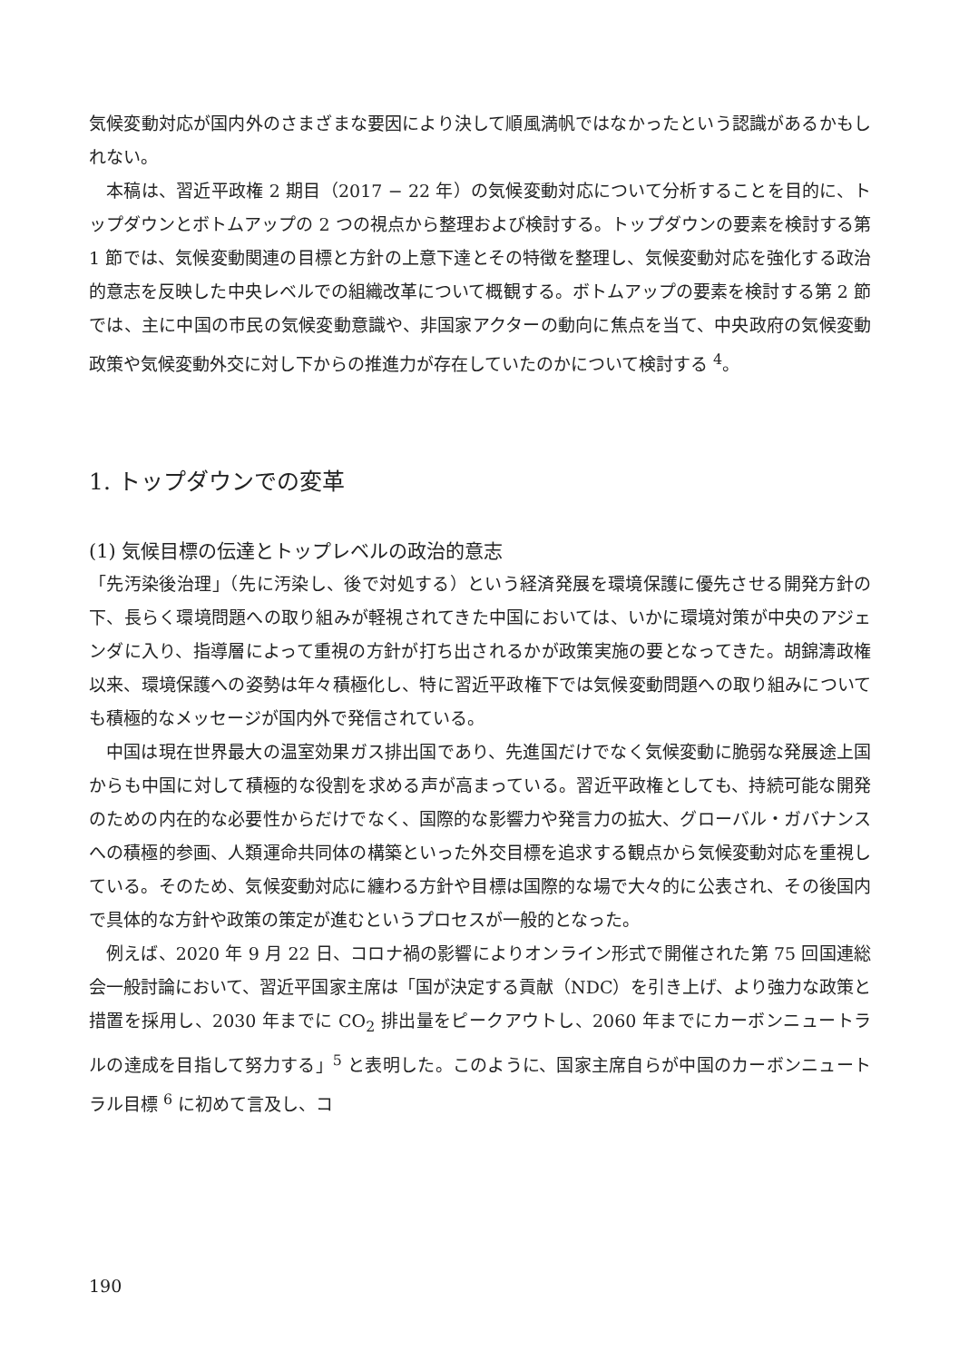気候変動対応が国内外のさまざまな要因により決して順風満帆ではなかったという認識があるかもしれない。
本稿は、習近平政権 2 期目（2017 − 22 年）の気候変動対応について分析することを目的に、トップダウンとボトムアップの 2 つの視点から整理および検討する。トップダウンの要素を検討する第 1 節では、気候変動関連の目標と方針の上意下達とその特徴を整理し、気候変動対応を強化する政治的意志を反映した中央レベルでの組織改革について概観する。ボトムアップの要素を検討する第 2 節では、主に中国の市民の気候変動意識や、非国家アクターの動向に焦点を当て、中央政府の気候変動政策や気候変動外交に対し下からの推進力が存在していたのかについて検討する <sup>4</sup>。
1. トップダウンでの変革
(1) 気候目標の伝達とトップレベルの政治的意志
「先汚染後治理」（先に汚染し、後で対処する）という経済発展を環境保護に優先させる開発方針の下、長らく環境問題への取り組みが軽視されてきた中国においては、いかに環境対策が中央のアジェンダに入り、指導層によって重視の方針が打ち出されるかが政策実施の要となってきた。胡錦濤政権以来、環境保護への姿勢は年々積極化し、特に習近平政権下では気候変動問題への取り組みについても積極的なメッセージが国内外で発信されている。
中国は現在世界最大の温室効果ガス排出国であり、先進国だけでなく気候変動に脆弱な発展途上国からも中国に対して積極的な役割を求める声が高まっている。習近平政権としても、持続可能な開発のための内在的な必要性からだけでなく、国際的な影響力や発言力の拡大、グローバル・ガバナンスへの積極的参画、人類運命共同体の構築といった外交目標を追求する観点から気候変動対応を重視している。そのため、気候変動対応に纏わる方針や目標は国際的な場で大々的に公表され、その後国内で具体的な方針や政策の策定が進むというプロセスが一般的となった。
例えば、2020 年 9 月 22 日、コロナ禍の影響によりオンライン形式で開催された第 75 回国連総会一般討論において、習近平国家主席は「国が決定する貢献（NDC）を引き上げ、より強力な政策と措置を採用し、2030 年までに CO<sub>2</sub> 排出量をピークアウトし、2060 年までにカーボンニュートラルの達成を目指して努力する」<sup>5</sup> と表明した。このように、国家主席自らが中国のカーボンニュートラル目標 <sup>6</sup> に初めて言及し、コ
190